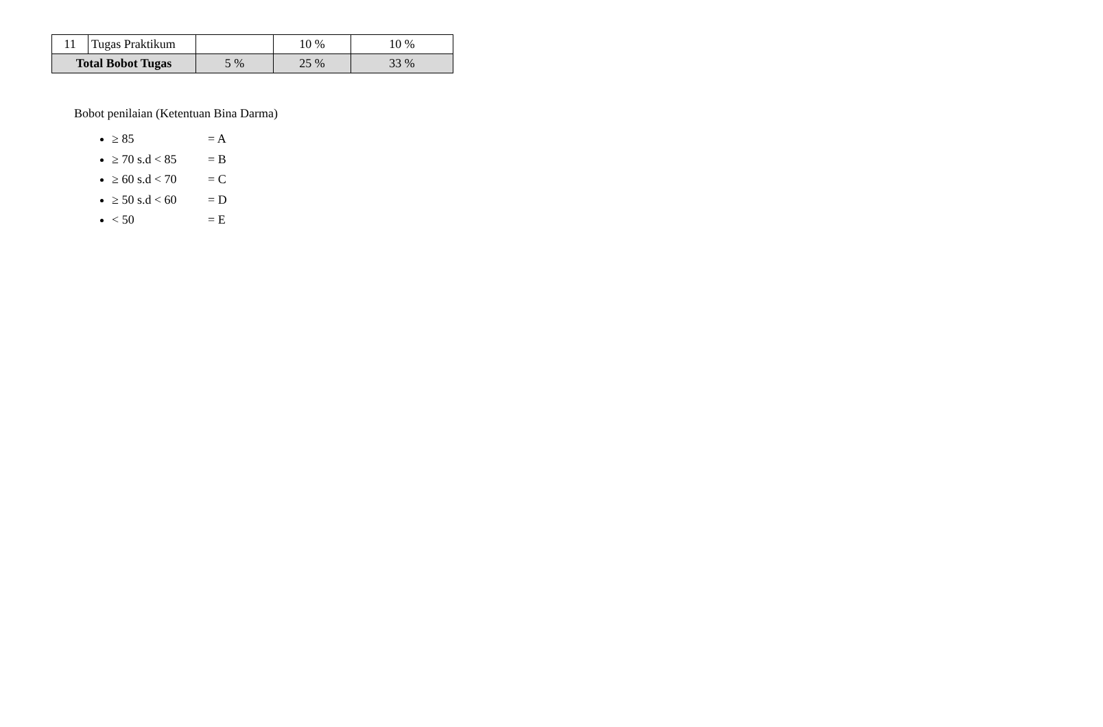| 11 | Tugas Praktikum | | 10 % | 10 % |
| Total Bobot Tugas | | 5 % | 25 % | 33 % |
Bobot penilaian (Ketentuan Bina Darma)
≥ 85 = A
≥ 70 s.d < 85 = B
≥ 60 s.d < 70 = C
≥ 50 s.d < 60 = D
< 50 = E